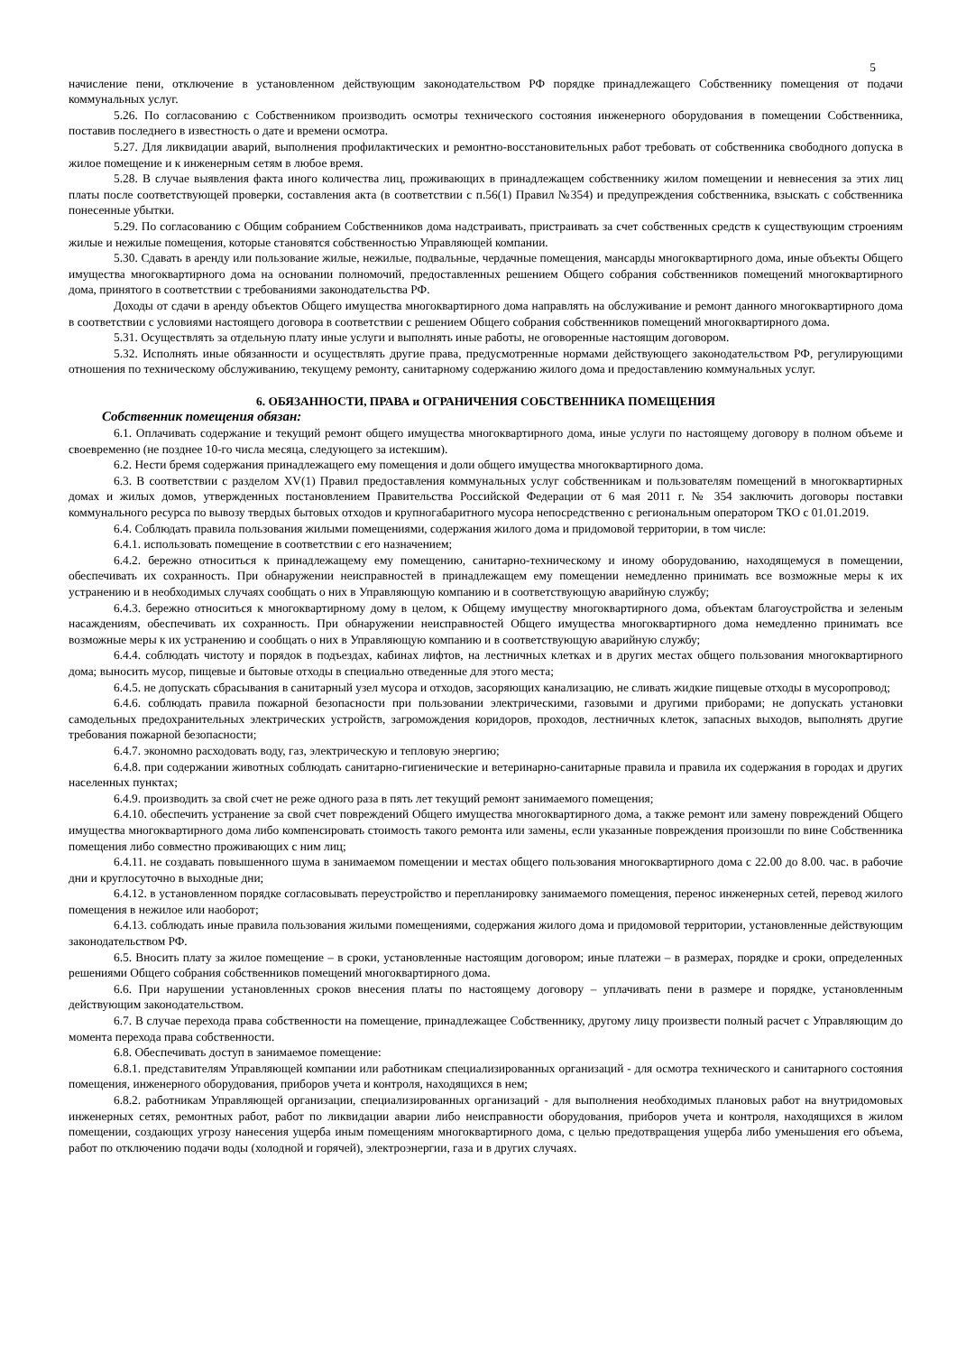5
начисление пени, отключение в установленном действующим законодательством РФ порядке принадлежащего Собственнику помещения от подачи коммунальных услуг.
5.26. По согласованию с Собственником производить осмотры технического состояния инженерного оборудования в помещении Собственника, поставив последнего в известность о дате и времени осмотра.
5.27. Для ликвидации аварий, выполнения профилактических и ремонтно-восстановительных работ требовать от собственника свободного допуска в жилое помещение и к инженерным сетям в любое время.
5.28. В случае выявления факта иного количества лиц, проживающих в принадлежащем собственнику жилом помещении и невнесения за этих лиц платы после соответствующей проверки, составления акта (в соответствии с п.56(1) Правил №354) и предупреждения собственника, взыскать с собственника понесенные убытки.
5.29. По согласованию с Общим собранием Собственников дома надстраивать, пристраивать за счет собственных средств к существующим строениям жилые и нежилые помещения, которые становятся собственностью Управляющей компании.
5.30. Сдавать в аренду или пользование жилые, нежилые, подвальные, чердачные помещения, мансарды многоквартирного дома, иные объекты Общего имущества многоквартирного дома на основании полномочий, предоставленных решением Общего собрания собственников помещений многоквартирного дома, принятого в соответствии с требованиями законодательства РФ.
Доходы от сдачи в аренду объектов Общего имущества многоквартирного дома направлять на обслуживание и ремонт данного многоквартирного дома в соответствии с условиями настоящего договора в соответствии с решением Общего собрания собственников помещений многоквартирного дома.
5.31. Осуществлять за отдельную плату иные услуги и выполнять иные работы, не оговоренные настоящим договором.
5.32. Исполнять иные обязанности и осуществлять другие права, предусмотренные нормами действующего законодательством РФ, регулирующими отношения по техническому обслуживанию, текущему ремонту, санитарному содержанию жилого дома и предоставлению коммунальных услуг.
6. ОБЯЗАННОСТИ, ПРАВА и ОГРАНИЧЕНИЯ СОБСТВЕННИКА ПОМЕЩЕНИЯ
Собственник помещения обязан:
6.1. Оплачивать содержание и текущий ремонт общего имущества многоквартирного дома, иные услуги по настоящему договору в полном объеме и своевременно (не позднее 10-го числа месяца, следующего за истекшим).
6.2. Нести бремя содержания принадлежащего ему помещения и доли общего имущества многоквартирного дома.
6.3. В соответствии с разделом XV(1) Правил предоставления коммунальных услуг собственникам и пользователям помещений в многоквартирных домах и жилых домов, утвержденных постановлением Правительства Российской Федерации от 6 мая 2011 г. № 354 заключить договоры поставки коммунального ресурса по вывозу твердых бытовых отходов и крупногабаритного мусора непосредственно с региональным оператором ТКО с 01.01.2019.
6.4. Соблюдать правила пользования жилыми помещениями, содержания жилого дома и придомовой территории, в том числе:
6.4.1. использовать помещение в соответствии с его назначением;
6.4.2. бережно относиться к принадлежащему ему помещению, санитарно-техническому и иному оборудованию, находящемуся в помещении, обеспечивать их сохранность. При обнаружении неисправностей в принадлежащем ему помещении немедленно принимать все возможные меры к их устранению и в необходимых случаях сообщать о них в Управляющую компанию и в соответствующую аварийную службу;
6.4.3. бережно относиться к многоквартирному дому в целом, к Общему имуществу многоквартирного дома, объектам благоустройства и зеленым насаждениям, обеспечивать их сохранность. При обнаружении неисправностей Общего имущества многоквартирного дома немедленно принимать все возможные меры к их устранению и сообщать о них в Управляющую компанию и в соответствующую аварийную службу;
6.4.4. соблюдать чистоту и порядок в подъездах, кабинах лифтов, на лестничных клетках и в других местах общего пользования многоквартирного дома; выносить мусор, пищевые и бытовые отходы в специально отведенные для этого места;
6.4.5. не допускать сбрасывания в санитарный узел мусора и отходов, засоряющих канализацию, не сливать жидкие пищевые отходы в мусоропровод;
6.4.6. соблюдать правила пожарной безопасности при пользовании электрическими, газовыми и другими приборами; не допускать установки самодельных предохранительных электрических устройств, загромождения коридоров, проходов, лестничных клеток, запасных выходов, выполнять другие требования пожарной безопасности;
6.4.7. экономно расходовать воду, газ, электрическую и тепловую энергию;
6.4.8. при содержании животных соблюдать санитарно-гигиенические и ветеринарно-санитарные правила и правила их содержания в городах и других населенных пунктах;
6.4.9. производить за свой счет не реже одного раза в пять лет текущий ремонт занимаемого помещения;
6.4.10. обеспечить устранение за свой счет повреждений Общего имущества многоквартирного дома, а также ремонт или замену повреждений Общего имущества многоквартирного дома либо компенсировать стоимость такого ремонта или замены, если указанные повреждения произошли по вине Собственника помещения либо совместно проживающих с ним лиц;
6.4.11. не создавать повышенного шума в занимаемом помещении и местах общего пользования многоквартирного дома с 22.00 до 8.00. час. в рабочие дни и круглосуточно в выходные дни;
6.4.12. в установленном порядке согласовывать переустройство и перепланировку занимаемого помещения, перенос инженерных сетей, перевод жилого помещения в нежилое или наоборот;
6.4.13. соблюдать иные правила пользования жилыми помещениями, содержания жилого дома и придомовой территории, установленные действующим законодательством РФ.
6.5. Вносить плату за жилое помещение – в сроки, установленные настоящим договором; иные платежи – в размерах, порядке и сроки, определенных решениями Общего собрания собственников помещений многоквартирного дома.
6.6. При нарушении установленных сроков внесения платы по настоящему договору – уплачивать пени в размере и порядке, установленным действующим законодательством.
6.7. В случае перехода права собственности на помещение, принадлежащее Собственнику, другому лицу произвести полный расчет с Управляющим до момента перехода права собственности.
6.8. Обеспечивать доступ в занимаемое помещение:
6.8.1. представителям Управляющей компании или работникам специализированных организаций - для осмотра технического и санитарного состояния помещения, инженерного оборудования, приборов учета и контроля, находящихся в нем;
6.8.2. работникам Управляющей организации, специализированных организаций - для выполнения необходимых плановых работ на внутридомовых инженерных сетях, ремонтных работ, работ по ликвидации аварии либо неисправности оборудования, приборов учета и контроля, находящихся в жилом помещении, создающих угрозу нанесения ущерба иным помещениям многоквартирного дома, с целью предотвращения ущерба либо уменьшения его объема, работ по отключению подачи воды (холодной и горячей), электроэнергии, газа и в других случаях.